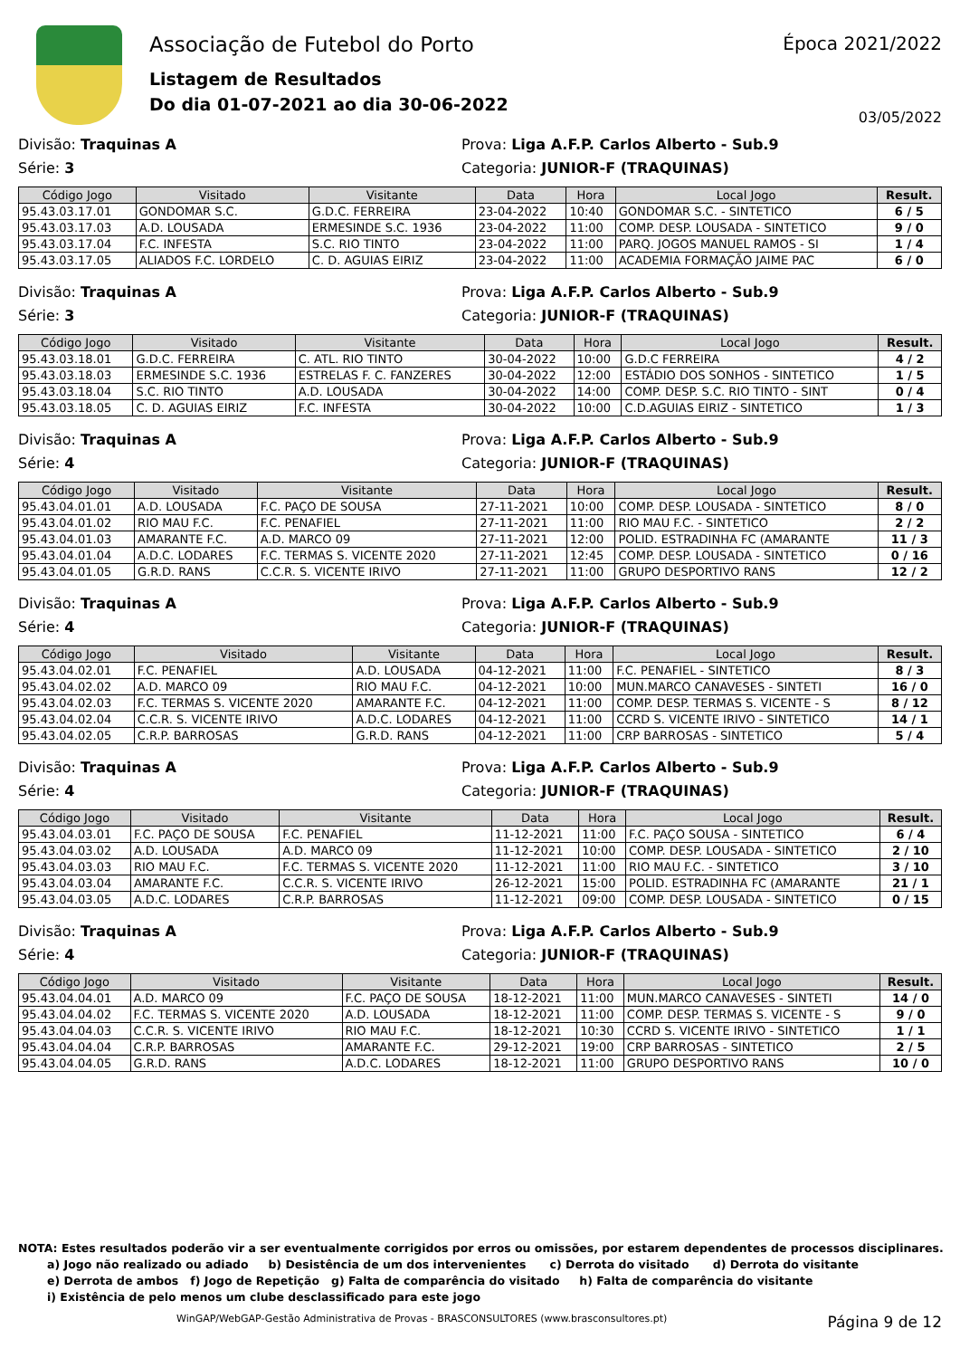Associação de Futebol do Porto
Listagem de Resultados
Do dia 01-07-2021 ao dia 30-06-2022
Época 2021/2022
03/05/2022
Divisão: Traquinas A Prova: Liga A.F.P. Carlos Alberto - Sub.9
Série: 3 Categoria: JUNIOR-F (TRAQUINAS)
| Código Jogo | Visitado | Visitante | Data | Hora | Local Jogo | Result. |
| --- | --- | --- | --- | --- | --- | --- |
| 95.43.03.17.01 | GONDOMAR S.C. | G.D.C. FERREIRA | 23-04-2022 | 10:40 | GONDOMAR S.C. - SINTETICO | 6 / 5 |
| 95.43.03.17.03 | A.D. LOUSADA | ERMESINDE S.C. 1936 | 23-04-2022 | 11:00 | COMP. DESP. LOUSADA - SINTETICO | 9 / 0 |
| 95.43.03.17.04 | F.C. INFESTA | S.C. RIO TINTO | 23-04-2022 | 11:00 | PARQ. JOGOS MANUEL RAMOS - SI | 1 / 4 |
| 95.43.03.17.05 | ALIADOS F.C. LORDELO | C. D. AGUIAS EIRIZ | 23-04-2022 | 11:00 | ACADEMIA FORMAÇÃO JAIME PAC | 6 / 0 |
Divisão: Traquinas A Prova: Liga A.F.P. Carlos Alberto - Sub.9
Série: 3 Categoria: JUNIOR-F (TRAQUINAS)
| Código Jogo | Visitado | Visitante | Data | Hora | Local Jogo | Result. |
| --- | --- | --- | --- | --- | --- | --- |
| 95.43.03.18.01 | G.D.C. FERREIRA | C. ATL. RIO TINTO | 30-04-2022 | 10:00 | G.D.C FERREIRA | 4 / 2 |
| 95.43.03.18.03 | ERMESINDE S.C. 1936 | ESTRELAS F. C. FANZERES | 30-04-2022 | 12:00 | ESTÁDIO DOS SONHOS - SINTETICO | 1 / 5 |
| 95.43.03.18.04 | S.C. RIO TINTO | A.D. LOUSADA | 30-04-2022 | 14:00 | COMP. DESP. S.C. RIO TINTO - SINT | 0 / 4 |
| 95.43.03.18.05 | C. D. AGUIAS EIRIZ | F.C. INFESTA | 30-04-2022 | 10:00 | C.D.AGUIAS EIRIZ - SINTETICO | 1 / 3 |
Divisão: Traquinas A Prova: Liga A.F.P. Carlos Alberto - Sub.9
Série: 4 Categoria: JUNIOR-F (TRAQUINAS)
| Código Jogo | Visitado | Visitante | Data | Hora | Local Jogo | Result. |
| --- | --- | --- | --- | --- | --- | --- |
| 95.43.04.01.01 | A.D. LOUSADA | F.C. PAÇO DE SOUSA | 27-11-2021 | 10:00 | COMP. DESP. LOUSADA - SINTETICO | 8 / 0 |
| 95.43.04.01.02 | RIO MAU F.C. | F.C. PENAFIEL | 27-11-2021 | 11:00 | RIO MAU F.C. - SINTETICO | 2 / 2 |
| 95.43.04.01.03 | AMARANTE F.C. | A.D. MARCO 09 | 27-11-2021 | 12:00 | POLID. ESTRADINHA FC (AMARANTE | 11 / 3 |
| 95.43.04.01.04 | A.D.C. LODARES | F.C. TERMAS S. VICENTE 2020 | 27-11-2021 | 12:45 | COMP. DESP. LOUSADA - SINTETICO | 0 / 16 |
| 95.43.04.01.05 | G.R.D. RANS | C.C.R. S. VICENTE IRIVO | 27-11-2021 | 11:00 | GRUPO DESPORTIVO RANS | 12 / 2 |
Divisão: Traquinas A Prova: Liga A.F.P. Carlos Alberto - Sub.9
Série: 4 Categoria: JUNIOR-F (TRAQUINAS)
| Código Jogo | Visitado | Visitante | Data | Hora | Local Jogo | Result. |
| --- | --- | --- | --- | --- | --- | --- |
| 95.43.04.02.01 | F.C. PENAFIEL | A.D. LOUSADA | 04-12-2021 | 11:00 | F.C. PENAFIEL - SINTETICO | 8 / 3 |
| 95.43.04.02.02 | A.D. MARCO 09 | RIO MAU F.C. | 04-12-2021 | 10:00 | MUN.MARCO CANAVESES - SINTETI | 16 / 0 |
| 95.43.04.02.03 | F.C. TERMAS S. VICENTE 2020 | AMARANTE F.C. | 04-12-2021 | 11:00 | COMP. DESP. TERMAS S. VICENTE - S | 8 / 12 |
| 95.43.04.02.04 | C.C.R. S. VICENTE IRIVO | A.D.C. LODARES | 04-12-2021 | 11:00 | CCRD S. VICENTE IRIVO - SINTETICO | 14 / 1 |
| 95.43.04.02.05 | C.R.P. BARROSAS | G.R.D. RANS | 04-12-2021 | 11:00 | CRP BARROSAS - SINTETICO | 5 / 4 |
Divisão: Traquinas A Prova: Liga A.F.P. Carlos Alberto - Sub.9
Série: 4 Categoria: JUNIOR-F (TRAQUINAS)
| Código Jogo | Visitado | Visitante | Data | Hora | Local Jogo | Result. |
| --- | --- | --- | --- | --- | --- | --- |
| 95.43.04.03.01 | F.C. PAÇO DE SOUSA | F.C. PENAFIEL | 11-12-2021 | 11:00 | F.C. PAÇO SOUSA - SINTETICO | 6 / 4 |
| 95.43.04.03.02 | A.D. LOUSADA | A.D. MARCO 09 | 11-12-2021 | 10:00 | COMP. DESP. LOUSADA - SINTETICO | 2 / 10 |
| 95.43.04.03.03 | RIO MAU F.C. | F.C. TERMAS S. VICENTE 2020 | 11-12-2021 | 11:00 | RIO MAU F.C. - SINTETICO | 3 / 10 |
| 95.43.04.03.04 | AMARANTE F.C. | C.C.R. S. VICENTE IRIVO | 26-12-2021 | 15:00 | POLID. ESTRADINHA FC (AMARANTE | 21 / 1 |
| 95.43.04.03.05 | A.D.C. LODARES | C.R.P. BARROSAS | 11-12-2021 | 09:00 | COMP. DESP. LOUSADA - SINTETICO | 0 / 15 |
Divisão: Traquinas A Prova: Liga A.F.P. Carlos Alberto - Sub.9
Série: 4 Categoria: JUNIOR-F (TRAQUINAS)
| Código Jogo | Visitado | Visitante | Data | Hora | Local Jogo | Result. |
| --- | --- | --- | --- | --- | --- | --- |
| 95.43.04.04.01 | A.D. MARCO 09 | F.C. PAÇO DE SOUSA | 18-12-2021 | 11:00 | MUN.MARCO CANAVESES - SINTETI | 14 / 0 |
| 95.43.04.04.02 | F.C. TERMAS S. VICENTE 2020 | A.D. LOUSADA | 18-12-2021 | 11:00 | COMP. DESP. TERMAS S. VICENTE - S | 9 / 0 |
| 95.43.04.04.03 | C.C.R. S. VICENTE IRIVO | RIO MAU F.C. | 18-12-2021 | 10:30 | CCRD S. VICENTE IRIVO - SINTETICO | 1 / 1 |
| 95.43.04.04.04 | C.R.P. BARROSAS | AMARANTE F.C. | 29-12-2021 | 19:00 | CRP BARROSAS - SINTETICO | 2 / 5 |
| 95.43.04.04.05 | G.R.D. RANS | A.D.C. LODARES | 18-12-2021 | 11:00 | GRUPO DESPORTIVO RANS | 10 / 0 |
NOTA: Estes resultados poderão vir a ser eventualmente corrigidos por erros ou omissões, por estarem dependentes de processos disciplinares.
a) Jogo não realizado ou adiado b) Desistência de um dos intervenientes c) Derrota do visitado d) Derrota do visitante
e) Derrota de ambos f) Jogo de Repetição g) Falta de comparência do visitado h) Falta de comparência do visitante
i) Existência de pelo menos um clube desclassificado para este jogo
WinGAP/WebGAP-Gestão Administrativa de Provas - BRASCONSULTORES (www.brasconsultores.pt) Página 9 de 12